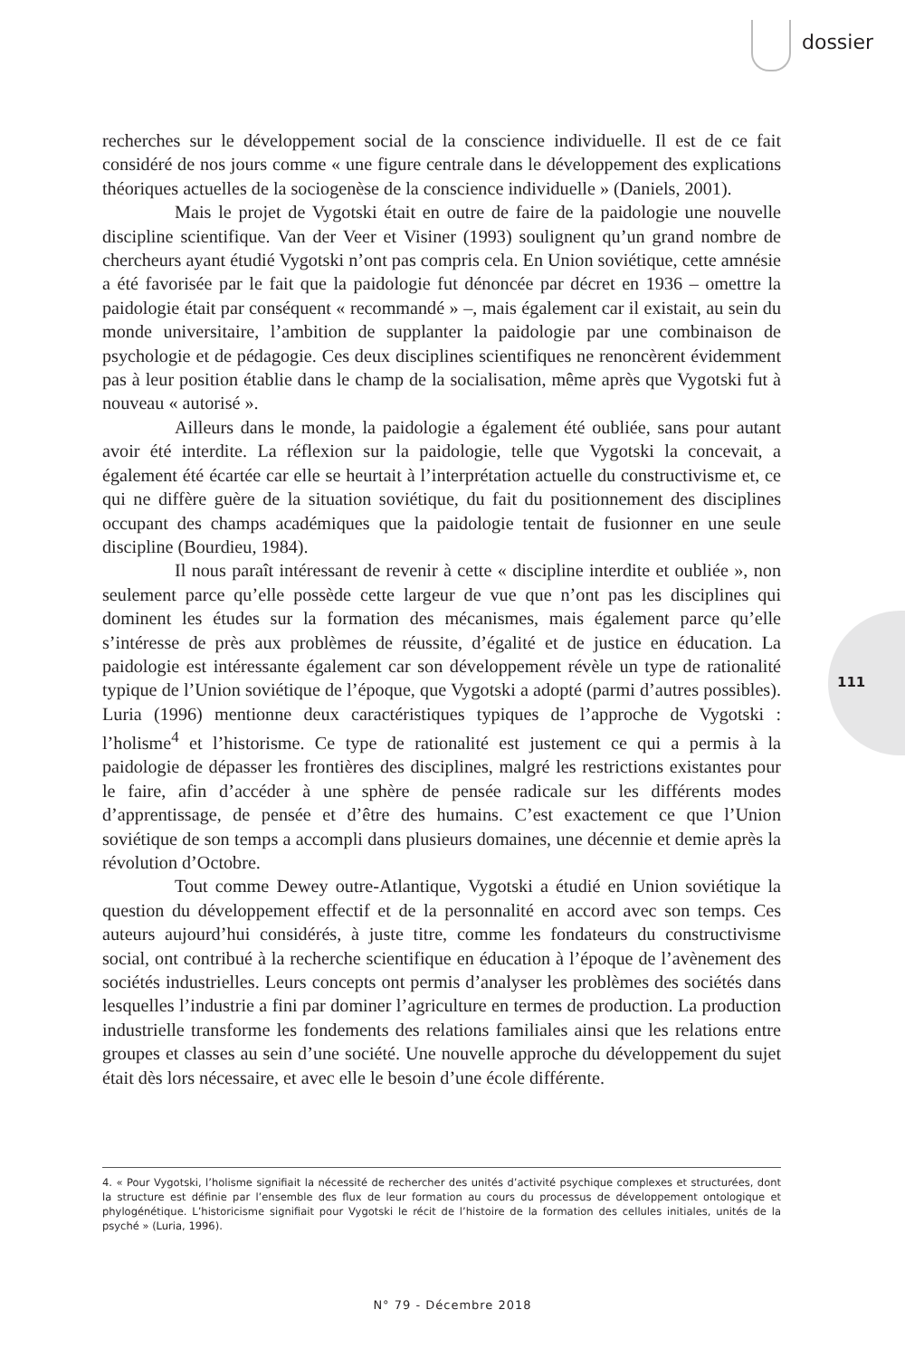dossier
111
recherches sur le développement social de la conscience individuelle. Il est de ce fait considéré de nos jours comme « une figure centrale dans le développement des explications théoriques actuelles de la sociogenèse de la conscience individuelle » (Daniels, 2001).
Mais le projet de Vygotski était en outre de faire de la paidologie une nouvelle discipline scientifique. Van der Veer et Visiner (1993) soulignent qu’un grand nombre de chercheurs ayant étudié Vygotski n’ont pas compris cela. En Union soviétique, cette amnésie a été favorisée par le fait que la paidologie fut dénoncée par décret en 1936 – omettre la paidologie était par conséquent « recommandé » –, mais également car il existait, au sein du monde universitaire, l’ambition de supplanter la paidologie par une combinaison de psychologie et de pédagogie. Ces deux disciplines scientifiques ne renoncèrent évidemment pas à leur position établie dans le champ de la socialisation, même après que Vygotski fut à nouveau « autorisé ».
Ailleurs dans le monde, la paidologie a également été oubliée, sans pour autant avoir été interdite. La réflexion sur la paidologie, telle que Vygotski la concevait, a également été écartée car elle se heurtait à l’interprétation actuelle du constructivisme et, ce qui ne diffère guère de la situation soviétique, du fait du positionnement des disciplines occupant des champs académiques que la paidologie tentait de fusionner en une seule discipline (Bourdieu, 1984).
Il nous paraît intéressant de revenir à cette « discipline interdite et oubliée », non seulement parce qu’elle possède cette largeur de vue que n’ont pas les disciplines qui dominent les études sur la formation des mécanismes, mais également parce qu’elle s’intéresse de près aux problèmes de réussite, d’égalité et de justice en éducation. La paidologie est intéressante également car son développement révèle un type de rationalité typique de l’Union soviétique de l’époque, que Vygotski a adopté (parmi d’autres possibles). Luria (1996) mentionne deux caractéristiques typiques de l’approche de Vygotski : l’holisme<sup>4</sup> et l’historisme. Ce type de rationalité est justement ce qui a permis à la paidologie de dépasser les frontières des disciplines, malgré les restrictions existantes pour le faire, afin d’accéder à une sphère de pensée radicale sur les différents modes d’apprentissage, de pensée et d’être des humains. C’est exactement ce que l’Union soviétique de son temps a accompli dans plusieurs domaines, une décennie et demie après la révolution d’Octobre.
Tout comme Dewey outre-Atlantique, Vygotski a étudié en Union soviétique la question du développement effectif et de la personnalité en accord avec son temps. Ces auteurs aujourd’hui considérés, à juste titre, comme les fondateurs du constructivisme social, ont contribué à la recherche scientifique en éducation à l’époque de l’avènement des sociétés industrielles. Leurs concepts ont permis d’analyser les problèmes des sociétés dans lesquelles l’industrie a fini par dominer l’agriculture en termes de production. La production industrielle transforme les fondements des relations familiales ainsi que les relations entre groupes et classes au sein d’une société. Une nouvelle approche du développement du sujet était dès lors nécessaire, et avec elle le besoin d’une école différente.
4. « Pour Vygotski, l’holisme signifiait la nécessité de rechercher des unités d’activité psychique complexes et structurées, dont la structure est définie par l’ensemble des flux de leur formation au cours du processus de développement ontologique et phylogénétique. L’historicisme signifiait pour Vygotski le récit de l’histoire de la formation des cellules initiales, unités de la psyché » (Luria, 1996).
N° 79 - Décembre 2018